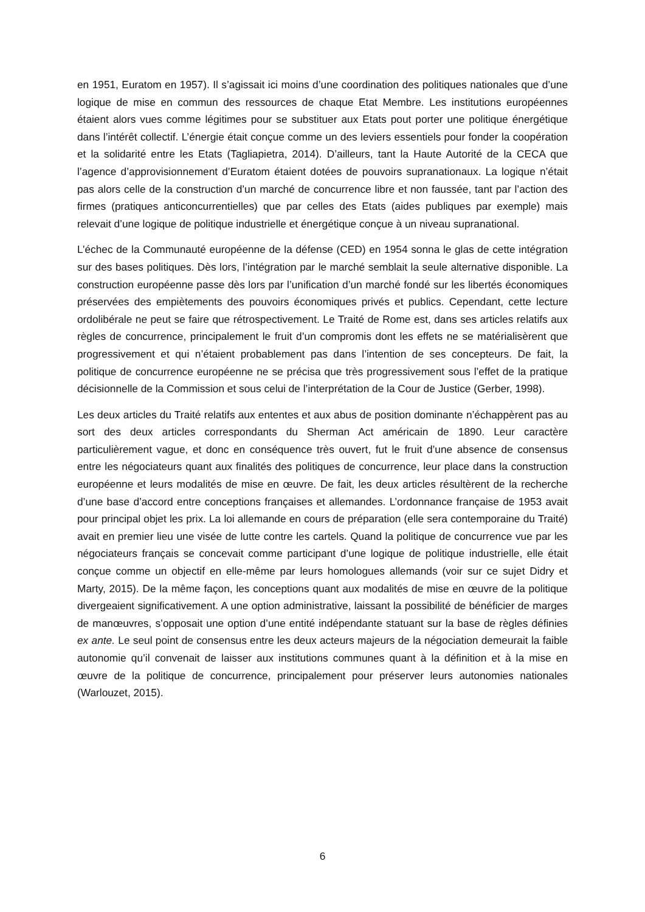en 1951, Euratom en 1957). Il s’agissait ici moins d’une coordination des politiques nationales que d’une logique de mise en commun des ressources de chaque Etat Membre. Les institutions européennes étaient alors vues comme légitimes pour se substituer aux Etats pout porter une politique énergétique dans l’intérêt collectif. L’énergie était conçue comme un des leviers essentiels pour fonder la coopération et la solidarité entre les Etats (Tagliapietra, 2014). D’ailleurs, tant la Haute Autorité de la CECA que l’agence d’approvisionnement d’Euratom étaient dotées de pouvoirs supranationaux. La logique n’était pas alors celle de la construction d’un marché de concurrence libre et non faussée, tant par l’action des firmes (pratiques anticoncurrentielles) que par celles des Etats (aides publiques par exemple) mais relevait d’une logique de politique industrielle et énergétique conçue à un niveau supranational.
L’échec de la Communauté européenne de la défense (CED) en 1954 sonna le glas de cette intégration sur des bases politiques. Dès lors, l’intégration par le marché semblait la seule alternative disponible. La construction européenne passe dès lors par l’unification d’un marché fondé sur les libertés économiques préservées des empiètements des pouvoirs économiques privés et publics. Cependant, cette lecture ordolibérale ne peut se faire que rétrospectivement. Le Traité de Rome est, dans ses articles relatifs aux règles de concurrence, principalement le fruit d’un compromis dont les effets ne se matérialisèrent que progressivement et qui n’étaient probablement pas dans l’intention de ses concepteurs. De fait, la politique de concurrence européenne ne se précisa que très progressivement sous l’effet de la pratique décisionnelle de la Commission et sous celui de l’interprétation de la Cour de Justice (Gerber, 1998).
Les deux articles du Traité relatifs aux ententes et aux abus de position dominante n’échappèrent pas au sort des deux articles correspondants du Sherman Act américain de 1890. Leur caractère particulièrement vague, et donc en conséquence très ouvert, fut le fruit d’une absence de consensus entre les négociateurs quant aux finalités des politiques de concurrence, leur place dans la construction européenne et leurs modalités de mise en œuvre. De fait, les deux articles résultèrent de la recherche d’une base d’accord entre conceptions françaises et allemandes. L’ordonnance française de 1953 avait pour principal objet les prix. La loi allemande en cours de préparation (elle sera contemporaine du Traité) avait en premier lieu une visée de lutte contre les cartels. Quand la politique de concurrence vue par les négociateurs français se concevait comme participant d’une logique de politique industrielle, elle était conçue comme un objectif en elle-même par leurs homologues allemands (voir sur ce sujet Didry et Marty, 2015). De la même façon, les conceptions quant aux modalités de mise en œuvre de la politique divergeaient significativement. A une option administrative, laissant la possibilité de bénéficier de marges de manœuvres, s’opposait une option d’une entité indépendante statuant sur la base de règles définies ex ante. Le seul point de consensus entre les deux acteurs majeurs de la négociation demeurait la faible autonomie qu’il convenait de laisser aux institutions communes quant à la définition et à la mise en œuvre de la politique de concurrence, principalement pour préserver leurs autonomies nationales (Warlouzet, 2015).
6